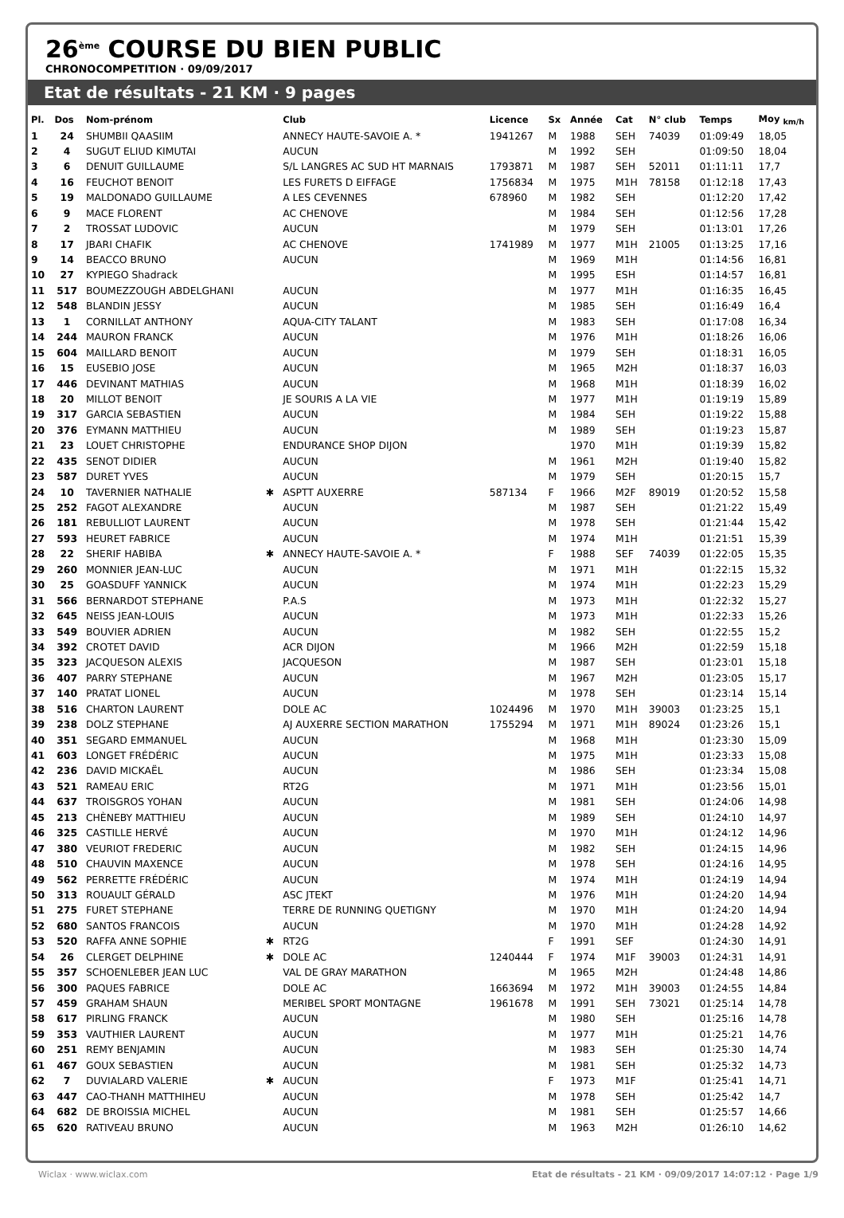26<sup>ème</sup> COURSE DU BIEN PUBLIC
CHRONOCOMPETITION · 09/09/2017
Etat de résultats - 21 KM · 9 pages
| Pl. | Dos | Nom-prénom | | Club | Licence | Sx | Année | Cat | N° club | Temps | Moy <sub>km/h</sub> |
| --- | --- | --- | --- | --- | --- | --- | --- | --- | --- | --- | --- |
| 1 | 24 | SHUMBII QAASIIM | | ANNECY HAUTE-SAVOIE A. * | 1941267 | M | 1988 | SEH | 74039 | 01:09:49 | 18,05 |
| 2 | 4 | SUGUT ELIUD KIMUTAI | | AUCUN | | M | 1992 | SEH | | 01:09:50 | 18,04 |
| 3 | 6 | DENUIT GUILLAUME | | S/L LANGRES AC SUD HT MARNAIS | 1793871 | M | 1987 | SEH | 52011 | 01:11:11 | 17,7 |
| 4 | 16 | FEUCHOT BENOIT | | LES FURETS D EIFFAGE | 1756834 | M | 1975 | M1H | 78158 | 01:12:18 | 17,43 |
| 5 | 19 | MALDONADO GUILLAUME | | A LES CEVENNES | 678960 | M | 1982 | SEH | | 01:12:20 | 17,42 |
| 6 | 9 | MACE FLORENT | | AC CHENOVE | | M | 1984 | SEH | | 01:12:56 | 17,28 |
| 7 | 2 | TROSSAT LUDOVIC | | AUCUN | | M | 1979 | SEH | | 01:13:01 | 17,26 |
| 8 | 17 | JBARI CHAFIK | | AC CHENOVE | 1741989 | M | 1977 | M1H | 21005 | 01:13:25 | 17,16 |
| 9 | 14 | BEACCO BRUNO | | AUCUN | | M | 1969 | M1H | | 01:14:56 | 16,81 |
| 10 | 27 | KYPIEGO Shadrack | | | | M | 1995 | ESH | | 01:14:57 | 16,81 |
| 11 | 517 | BOUMEZZOUGH ABDELGHANI | | AUCUN | | M | 1977 | M1H | | 01:16:35 | 16,45 |
| 12 | 548 | BLANDIN JESSY | | AUCUN | | M | 1985 | SEH | | 01:16:49 | 16,4 |
| 13 | 1 | CORNILLAT ANTHONY | | AQUA-CITY TALANT | | M | 1983 | SEH | | 01:17:08 | 16,34 |
| 14 | 244 | MAURON FRANCK | | AUCUN | | M | 1976 | M1H | | 01:18:26 | 16,06 |
| 15 | 604 | MAILLARD BENOIT | | AUCUN | | M | 1979 | SEH | | 01:18:31 | 16,05 |
| 16 | 15 | EUSEBIO JOSE | | AUCUN | | M | 1965 | M2H | | 01:18:37 | 16,03 |
| 17 | 446 | DEVINANT MATHIAS | | AUCUN | | M | 1968 | M1H | | 01:18:39 | 16,02 |
| 18 | 20 | MILLOT BENOIT | | JE SOURIS A LA VIE | | M | 1977 | M1H | | 01:19:19 | 15,89 |
| 19 | 317 | GARCIA SEBASTIEN | | AUCUN | | M | 1984 | SEH | | 01:19:22 | 15,88 |
| 20 | 376 | EYMANN MATTHIEU | | AUCUN | | M | 1989 | SEH | | 01:19:23 | 15,87 |
| 21 | 23 | LOUET CHRISTOPHE | | ENDURANCE SHOP DIJON | | | 1970 | M1H | | 01:19:39 | 15,82 |
| 22 | 435 | SENOT DIDIER | | AUCUN | | M | 1961 | M2H | | 01:19:40 | 15,82 |
| 23 | 587 | DURET YVES | | AUCUN | | M | 1979 | SEH | | 01:20:15 | 15,7 |
| 24 | 10 | TAVERNIER NATHALIE | ✱ | ASPTT AUXERRE | 587134 | F | 1966 | M2F | 89019 | 01:20:52 | 15,58 |
| 25 | 252 | FAGOT ALEXANDRE | | AUCUN | | M | 1987 | SEH | | 01:21:22 | 15,49 |
| 26 | 181 | REBULLIOT LAURENT | | AUCUN | | M | 1978 | SEH | | 01:21:44 | 15,42 |
| 27 | 593 | HEURET FABRICE | | AUCUN | | M | 1974 | M1H | | 01:21:51 | 15,39 |
| 28 | 22 | SHERIF HABIBA | ✱ | ANNECY HAUTE-SAVOIE A. * | | F | 1988 | SEF | 74039 | 01:22:05 | 15,35 |
| 29 | 260 | MONNIER JEAN-LUC | | AUCUN | | M | 1971 | M1H | | 01:22:15 | 15,32 |
| 30 | 25 | GOASDUFF YANNICK | | AUCUN | | M | 1974 | M1H | | 01:22:23 | 15,29 |
| 31 | 566 | BERNARDOT STEPHANE | | P.A.S | | M | 1973 | M1H | | 01:22:32 | 15,27 |
| 32 | 645 | NEISS JEAN-LOUIS | | AUCUN | | M | 1973 | M1H | | 01:22:33 | 15,26 |
| 33 | 549 | BOUVIER ADRIEN | | AUCUN | | M | 1982 | SEH | | 01:22:55 | 15,2 |
| 34 | 392 | CROTET DAVID | | ACR DIJON | | M | 1966 | M2H | | 01:22:59 | 15,18 |
| 35 | 323 | JACQUESON ALEXIS | | JACQUESON | | M | 1987 | SEH | | 01:23:01 | 15,18 |
| 36 | 407 | PARRY STEPHANE | | AUCUN | | M | 1967 | M2H | | 01:23:05 | 15,17 |
| 37 | 140 | PRATAT LIONEL | | AUCUN | | M | 1978 | SEH | | 01:23:14 | 15,14 |
| 38 | 516 | CHARTON LAURENT | | DOLE AC | 1024496 | M | 1970 | M1H | 39003 | 01:23:25 | 15,1 |
| 39 | 238 | DOLZ STEPHANE | | AJ AUXERRE SECTION MARATHON | 1755294 | M | 1971 | M1H | 89024 | 01:23:26 | 15,1 |
| 40 | 351 | SEGARD EMMANUEL | | AUCUN | | M | 1968 | M1H | | 01:23:30 | 15,09 |
| 41 | 603 | LONGET FRÉDÉRIC | | AUCUN | | M | 1975 | M1H | | 01:23:33 | 15,08 |
| 42 | 236 | DAVID MICKAËL | | AUCUN | | M | 1986 | SEH | | 01:23:34 | 15,08 |
| 43 | 521 | RAMEAU ERIC | | RT2G | | M | 1971 | M1H | | 01:23:56 | 15,01 |
| 44 | 637 | TROISGROS YOHAN | | AUCUN | | M | 1981 | SEH | | 01:24:06 | 14,98 |
| 45 | 213 | CHÈNEBY MATTHIEU | | AUCUN | | M | 1989 | SEH | | 01:24:10 | 14,97 |
| 46 | 325 | CASTILLE HERVÉ | | AUCUN | | M | 1970 | M1H | | 01:24:12 | 14,96 |
| 47 | 380 | VEURIOT FREDERIC | | AUCUN | | M | 1982 | SEH | | 01:24:15 | 14,96 |
| 48 | 510 | CHAUVIN MAXENCE | | AUCUN | | M | 1978 | SEH | | 01:24:16 | 14,95 |
| 49 | 562 | PERRETTE FRÉDÉRIC | | AUCUN | | M | 1974 | M1H | | 01:24:19 | 14,94 |
| 50 | 313 | ROUAULT GÉRALD | | ASC JTEKT | | M | 1976 | M1H | | 01:24:20 | 14,94 |
| 51 | 275 | FURET STEPHANE | | TERRE DE RUNNING QUETIGNY | | M | 1970 | M1H | | 01:24:20 | 14,94 |
| 52 | 680 | SANTOS FRANCOIS | | AUCUN | | M | 1970 | M1H | | 01:24:28 | 14,92 |
| 53 | 520 | RAFFA ANNE SOPHIE | ✱ | RT2G | | F | 1991 | SEF | | 01:24:30 | 14,91 |
| 54 | 26 | CLERGET DELPHINE | ✱ | DOLE AC | 1240444 | F | 1974 | M1F | 39003 | 01:24:31 | 14,91 |
| 55 | 357 | SCHOENLEBER JEAN LUC | | VAL DE GRAY MARATHON | | M | 1965 | M2H | | 01:24:48 | 14,86 |
| 56 | 300 | PAQUES FABRICE | | DOLE AC | 1663694 | M | 1972 | M1H | 39003 | 01:24:55 | 14,84 |
| 57 | 459 | GRAHAM SHAUN | | MERIBEL SPORT MONTAGNE | 1961678 | M | 1991 | SEH | 73021 | 01:25:14 | 14,78 |
| 58 | 617 | PIRLING FRANCK | | AUCUN | | M | 1980 | SEH | | 01:25:16 | 14,78 |
| 59 | 353 | VAUTHIER LAURENT | | AUCUN | | M | 1977 | M1H | | 01:25:21 | 14,76 |
| 60 | 251 | REMY BENJAMIN | | AUCUN | | M | 1983 | SEH | | 01:25:30 | 14,74 |
| 61 | 467 | GOUX SEBASTIEN | | AUCUN | | M | 1981 | SEH | | 01:25:32 | 14,73 |
| 62 | 7 | DUVIALARD VALERIE | ✱ | AUCUN | | F | 1973 | M1F | | 01:25:41 | 14,71 |
| 63 | 447 | CAO-THANH MATTHIHEU | | AUCUN | | M | 1978 | SEH | | 01:25:42 | 14,7 |
| 64 | 682 | DE BROISSIA MICHEL | | AUCUN | | M | 1981 | SEH | | 01:25:57 | 14,66 |
| 65 | 620 | RATIVEAU BRUNO | | AUCUN | | M | 1963 | M2H | | 01:26:10 | 14,62 |
Wiclax · www.wiclax.com Etat de résultats - 21 KM · 09/09/2017 14:07:12 · Page 1/9